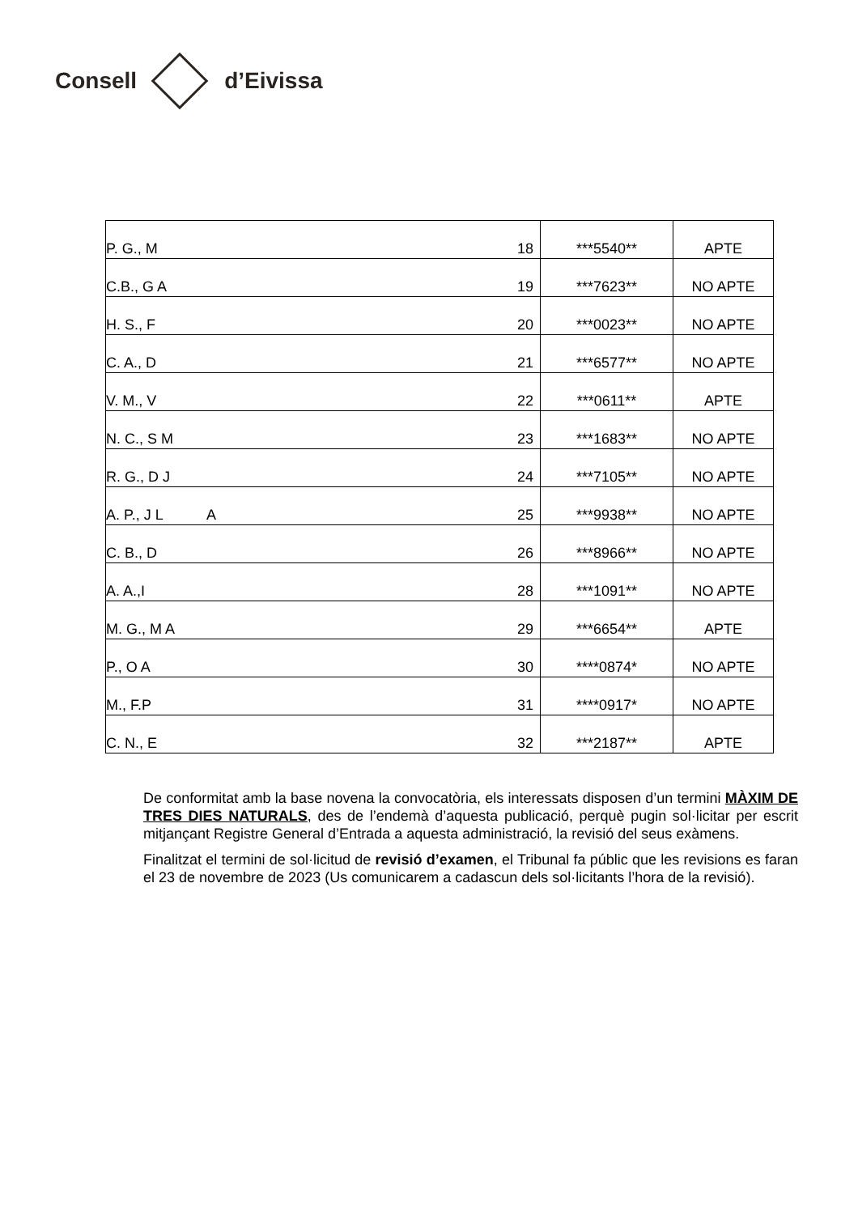Consell d’Eivissa
| P. G., M | 18 | ***5540** | APTE |
| C.B., G A | 19 | ***7623** | NO APTE |
| H. S., F | 20 | ***0023** | NO APTE |
| C. A., D | 21 | ***6577** | NO APTE |
| V. M., V | 22 | ***0611** | APTE |
| N. C., S M | 23 | ***1683** | NO APTE |
| R. G., D J | 24 | ***7105** | NO APTE |
| A. P., J L A | 25 | ***9938** | NO APTE |
| C. B., D | 26 | ***8966** | NO APTE |
| A. A.,I | 28 | ***1091** | NO APTE |
| M. G., M A | 29 | ***6654** | APTE |
| P., O A | 30 | ****0874* | NO APTE |
| M., F.P | 31 | ****0917* | NO APTE |
| C. N., E | 32 | ***2187** | APTE |
De conformitat amb la base novena la convocatòria, els interessats disposen d’un termini MÀXIM DE TRES DIES NATURALS, des de l’endemà d’aquesta publicació, perquè pugin sol·licitar per escrit mitjançant Registre General d’Entrada a aquesta administració, la revisió del seus exàmens.
Finalitzat el termini de sol·licitud de revisió d’examen, el Tribunal fa públic que les revisions es faran el 23 de novembre de 2023 (Us comunicarem a cadascun dels sol·licitants l’hora de la revisió).